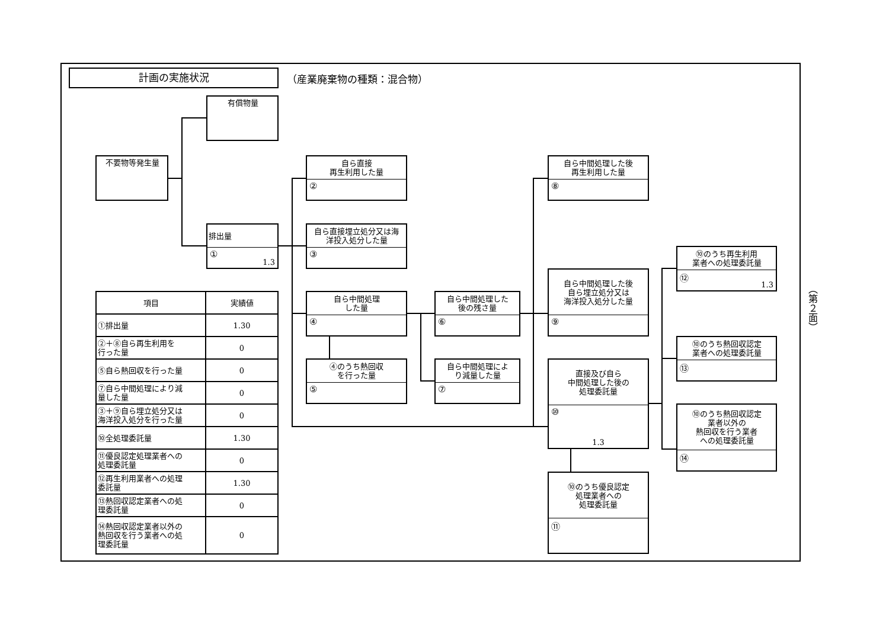計画の実施状況
（産業廃棄物の種類：混合物）
有償物量
不要物等発生量
排出量
① 1.3
自ら直接
再生利用した量
②
自ら直接埋立処分又は海
洋投入処分した量
③
自ら中間処理
した量
④
④のうち熱回収
を行った量
⑤
自ら中間処理した
後の残さ量
⑥
自ら中間処理によ
り減量した量
⑦
自ら中間処理した後
再生利用した量
⑧
自ら中間処理した後
自ら埋立処分又は
海洋投入処分した量
⑨
直接及び自ら
中間処理した後の
処理委託量
⑩
1.3
⑩のうち優良認定
処理業者への
処理委託量
⑪
⑩のうち再生利用
業者への処理委託量
⑫ 1.3
⑩のうち熱回収認定
業者への処理委託量
⑬
⑩のうち熱回収認定
業者以外の
熱回収を行う業者
への処理委託量
⑭
| 項目 | 実績値 |
| --- | --- |
| ①排出量 | 1.30 |
| ②＋⑧自ら再生利用を 行った量 | 0 |
| ⑤自ら熱回収を行った量 | 0 |
| ⑦自ら中間処理により減 量した量 | 0 |
| ③＋⑨自ら埋立処分又は 海洋投入処分を行った量 | 0 |
| ⑩全処理委託量 | 1.30 |
| ⑪優良認定処理業者への 処理委託量 | 0 |
| ⑫再生利用業者への処理 委託量 | 1.30 |
| ⑬熱回収認定業者への処 理委託量 | 0 |
| ⑭熱回収認定業者以外の 熱回収を行う業者への処 理委託量 | 0 |
（第２面）